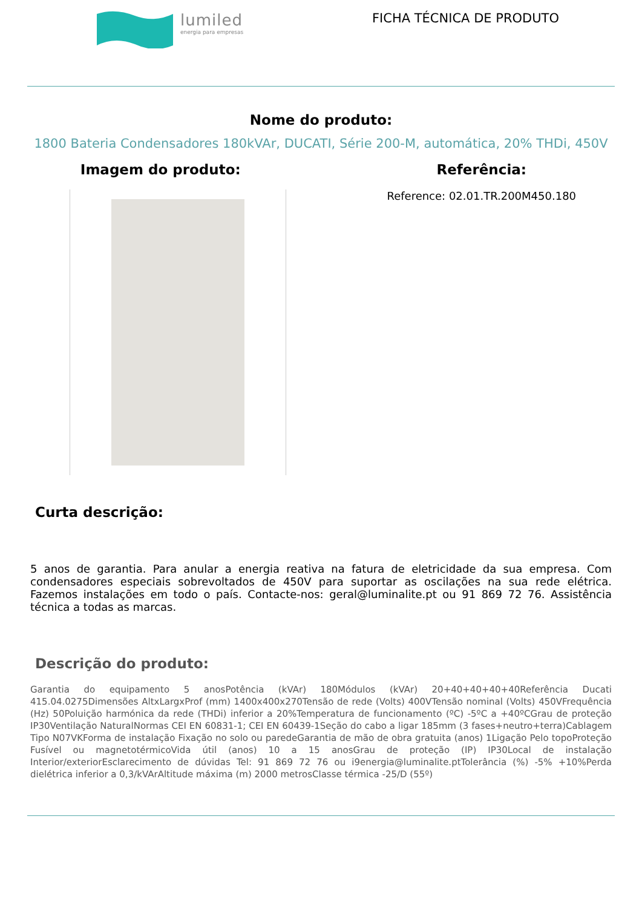lumiled
energia para empresas
FICHA TÉCNICA DE PRODUTO
Nome do produto:
1800 Bateria Condensadores 180kVAr, DUCATI, Série 200-M, automática, 20% THDi, 450V
Imagem do produto: Referência:
Reference: 02.01.TR.200M450.180
Curta descrição:
5 anos de garantia. Para anular a energia reativa na fatura de eletricidade da sua empresa. Com condensadores especiais sobrevoltados de 450V para suportar as oscilações na sua rede elétrica. Fazemos instalações em todo o país. Contacte-nos: geral@luminalite.pt ou 91 869 72 76. Assistência técnica a todas as marcas.
Descrição do produto:
Garantia do equipamento 5 anosPotência (kVAr) 180Módulos (kVAr) 20+40+40+40+40Referência Ducati 415.04.0275Dimensões AltxLargxProf (mm) 1400x400x270Tensão de rede (Volts) 400VTensão nominal (Volts) 450VFrequência (Hz) 50Poluição harmónica da rede (THDi) inferior a 20%Temperatura de funcionamento (ºC) -5ºC a +40ºCGrau de proteção IP30Ventilação NaturalNormas CEI EN 60831-1; CEI EN 60439-1Seção do cabo a ligar 185mm (3 fases+neutro+terra)Cablagem Tipo N07VKForma de instalação Fixação no solo ou paredeGarantia de mão de obra gratuita (anos) 1Ligação Pelo topoProteção Fusível ou magnetotérmicoVida útil (anos) 10 a 15 anosGrau de proteção (IP) IP30Local de instalação Interior/exteriorEsclarecimento de dúvidas Tel: 91 869 72 76 ou i9energia@luminalite.ptTolerância (%) -5% +10%Perda dielétrica inferior a 0,3/kVArAltitude máxima (m) 2000 metrosClasse térmica -25/D (55º)